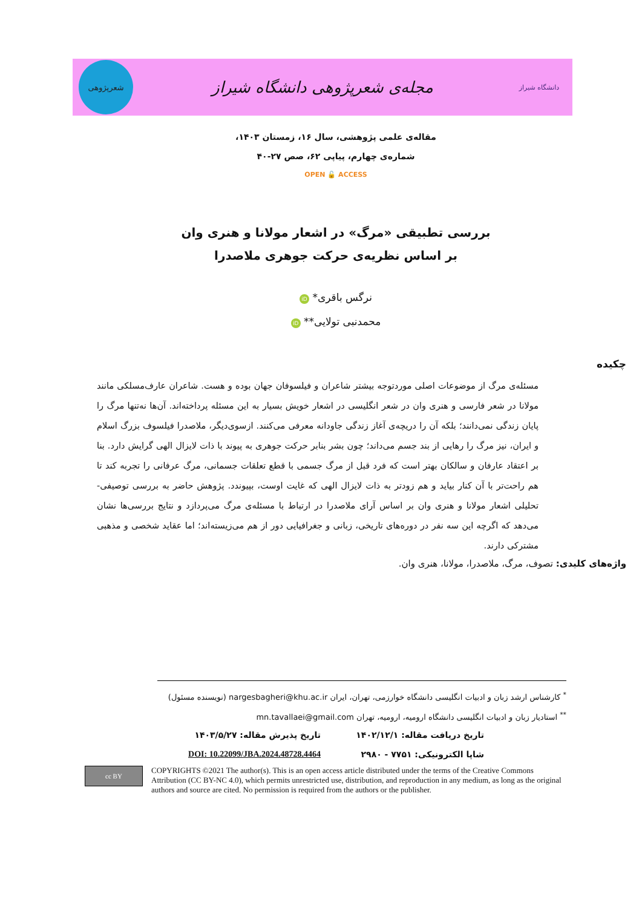دانشگاه شیراز
مجله‌ی شعرپژوهی دانشگاه شیراز
شعرپژوهی
مقاله‌ی علمی پژوهشی، سال ۱۶، زمستان ۱۴۰۳،
شماره‌ی چهارم، پیاپی ۶۲، صص ۲۷-۴۰
OPEN 🔓 ACCESS
بررسی تطبیقی «مرگ» در اشعار مولانا و هنری وان
بر اساس نظریه‌ی حرکت جوهری ملاصدرا
نرگس باقری* iD
محمدنبی تولایی** iD
چکیده
مسئله‌ی مرگ از موضوعات اصلی موردتوجه بیشتر شاعران و فیلسوفان جهان بوده و هست. شاعران عارف‌مسلکی مانند مولانا در شعر فارسی و هنری وان در شعر انگلیسی در اشعار خویش بسیار به این مسئله پرداخته‌اند. آن‌ها نه‌تنها مرگ را پایان زندگی نمی‌دانند؛ بلکه آن را دریچه‌ی آغاز زندگی جاودانه معرفی می‌کنند. ازسوی‌دیگر، ملاصدرا فیلسوف بزرگ اسلام و ایران، نیز مرگ را رهایی از بند جسم می‌داند؛ چون بشر بنابر حرکت جوهری به پیوند با ذات لایزال الهی گرایش دارد. بنا بر اعتقاد عارفان و سالکان بهتر است که فرد قبل از مرگ جسمی با قطع تعلقات جسمانی، مرگ عرفانی را تجربه کند تا هم راحت‌تر با آن کنار بیاید و هم زودتر به ذات لایزال الهی که غایت اوست، بپیوندد. پژوهش حاضر به بررسی توصیفی- تحلیلی اشعار مولانا و هنری وان بر اساس آرای ملاصدرا در ارتباط با مسئله‌ی مرگ می‌پردازد و نتایج بررسی‌ها نشان می‌دهد که اگرچه این سه نفر در دوره‌های تاریخی، زبانی و جغرافیایی دور از هم می‌زیسته‌اند؛ اما عقاید شخصی و مذهبی مشترکی دارند.
واژه‌های کلیدی: تصوف، مرگ، ملاصدرا، مولانا، هنری وان.
<sup>*</sup> کارشناس ارشد زبان و ادبیات انگلیسی دانشگاه خوارزمی، تهران، ایران nargesbagheri@khu.ac.ir (نویسنده مسئول)
<sup>**</sup> استادیار زبان و ادبیات انگلیسی دانشگاه ارومیه، ارومیه، تهران mn.tavallaei@gmail.com
تاریخ دریافت مقاله: ۱۴۰۲/۱۲/۱
تاریخ پذیرش مقاله: ۱۴۰۳/۵/۲۷
شاپا الکترونیکی: ۷۷۵۱ - ۲۹۸۰
DOI: 10.22099/JBA.2024.48728.4464
cc BY
COPYRIGHTS ©2021 The author(s). This is an open access article distributed under the terms of the Creative Commons Attribution (CC BY-NC 4.0), which permits unrestricted use, distribution, and reproduction in any medium, as long as the original authors and source are cited. No permission is required from the authors or the publisher.